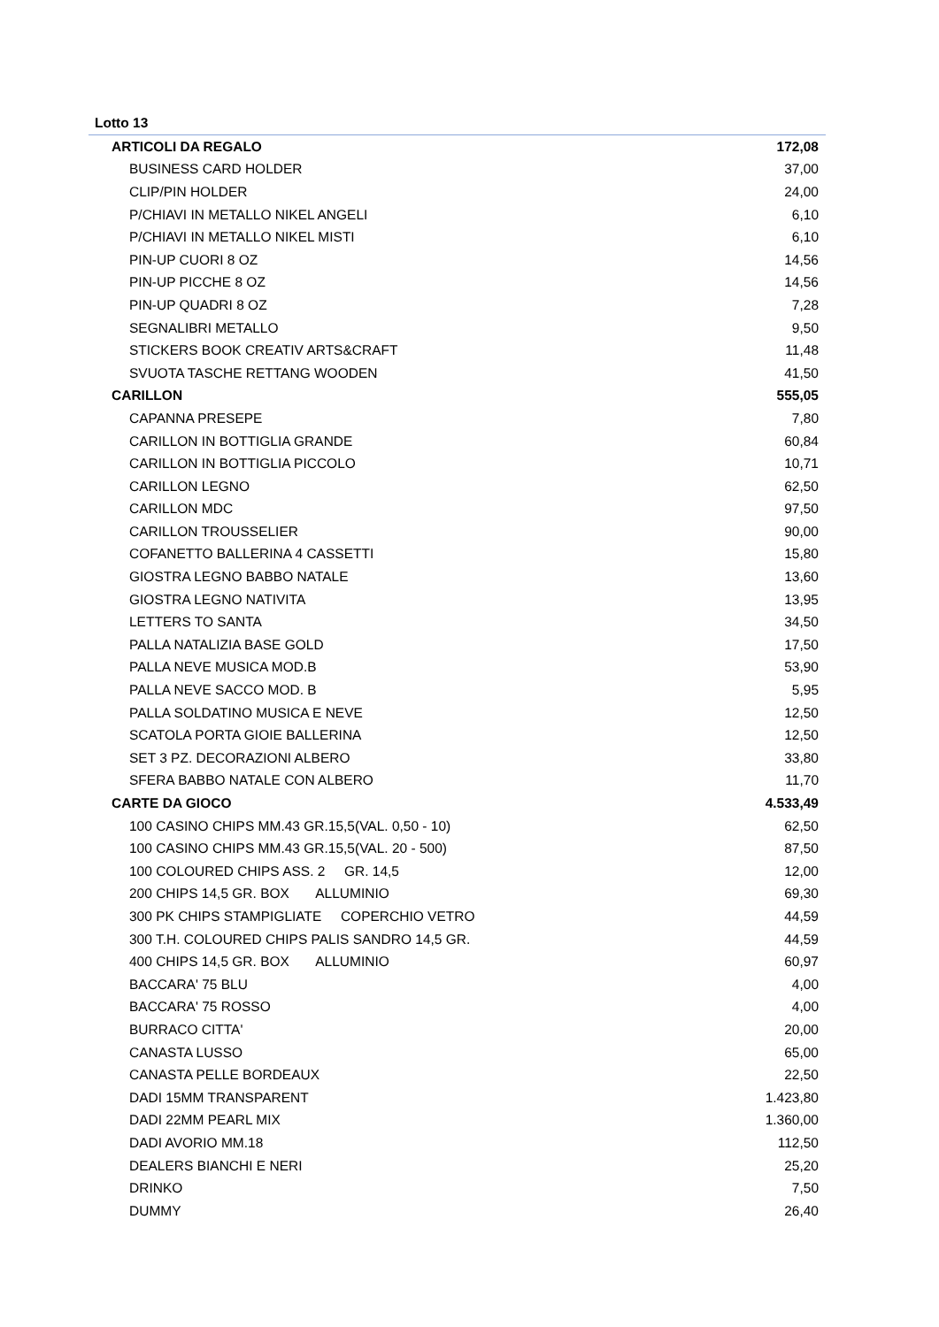Lotto 13
| ARTICOLI DA REGALO | 172,08 |
| BUSINESS CARD HOLDER | 37,00 |
| CLIP/PIN HOLDER | 24,00 |
| P/CHIAVI IN METALLO NIKEL ANGELI | 6,10 |
| P/CHIAVI IN METALLO NIKEL MISTI | 6,10 |
| PIN-UP CUORI 8 OZ | 14,56 |
| PIN-UP PICCHE 8 OZ | 14,56 |
| PIN-UP QUADRI 8 OZ | 7,28 |
| SEGNALIBRI METALLO | 9,50 |
| STICKERS BOOK CREATIV ARTS&CRAFT | 11,48 |
| SVUOTA TASCHE RETTANG WOODEN | 41,50 |
| CARILLON | 555,05 |
| CAPANNA PRESEPE | 7,80 |
| CARILLON IN BOTTIGLIA GRANDE | 60,84 |
| CARILLON IN BOTTIGLIA PICCOLO | 10,71 |
| CARILLON LEGNO | 62,50 |
| CARILLON MDC | 97,50 |
| CARILLON TROUSSELIER | 90,00 |
| COFANETTO BALLERINA 4 CASSETTI | 15,80 |
| GIOSTRA LEGNO BABBO NATALE | 13,60 |
| GIOSTRA LEGNO NATIVITA | 13,95 |
| LETTERS TO SANTA | 34,50 |
| PALLA NATALIZIA BASE GOLD | 17,50 |
| PALLA NEVE MUSICA MOD.B | 53,90 |
| PALLA NEVE SACCO MOD. B | 5,95 |
| PALLA SOLDATINO MUSICA E NEVE | 12,50 |
| SCATOLA PORTA GIOIE BALLERINA | 12,50 |
| SET 3 PZ. DECORAZIONI ALBERO | 33,80 |
| SFERA BABBO NATALE CON ALBERO | 11,70 |
| CARTE DA GIOCO | 4.533,49 |
| 100 CASINO CHIPS MM.43 GR.15,5(VAL. 0,50 - 10) | 62,50 |
| 100 CASINO CHIPS MM.43 GR.15,5(VAL. 20 - 500) | 87,50 |
| 100 COLOURED CHIPS ASS. 2 GR. 14,5 | 12,00 |
| 200 CHIPS 14,5 GR. BOX ALLUMINIO | 69,30 |
| 300 PK CHIPS STAMPIGLIATE COPERCHIO VETRO | 44,59 |
| 300 T.H. COLOURED CHIPS PALIS SANDRO 14,5 GR. | 44,59 |
| 400 CHIPS 14,5 GR. BOX ALLUMINIO | 60,97 |
| BACCARA' 75 BLU | 4,00 |
| BACCARA' 75 ROSSO | 4,00 |
| BURRACO CITTA' | 20,00 |
| CANASTA LUSSO | 65,00 |
| CANASTA PELLE BORDEAUX | 22,50 |
| DADI 15MM TRANSPARENT | 1.423,80 |
| DADI 22MM PEARL MIX | 1.360,00 |
| DADI AVORIO MM.18 | 112,50 |
| DEALERS BIANCHI E NERI | 25,20 |
| DRINKO | 7,50 |
| DUMMY | 26,40 |